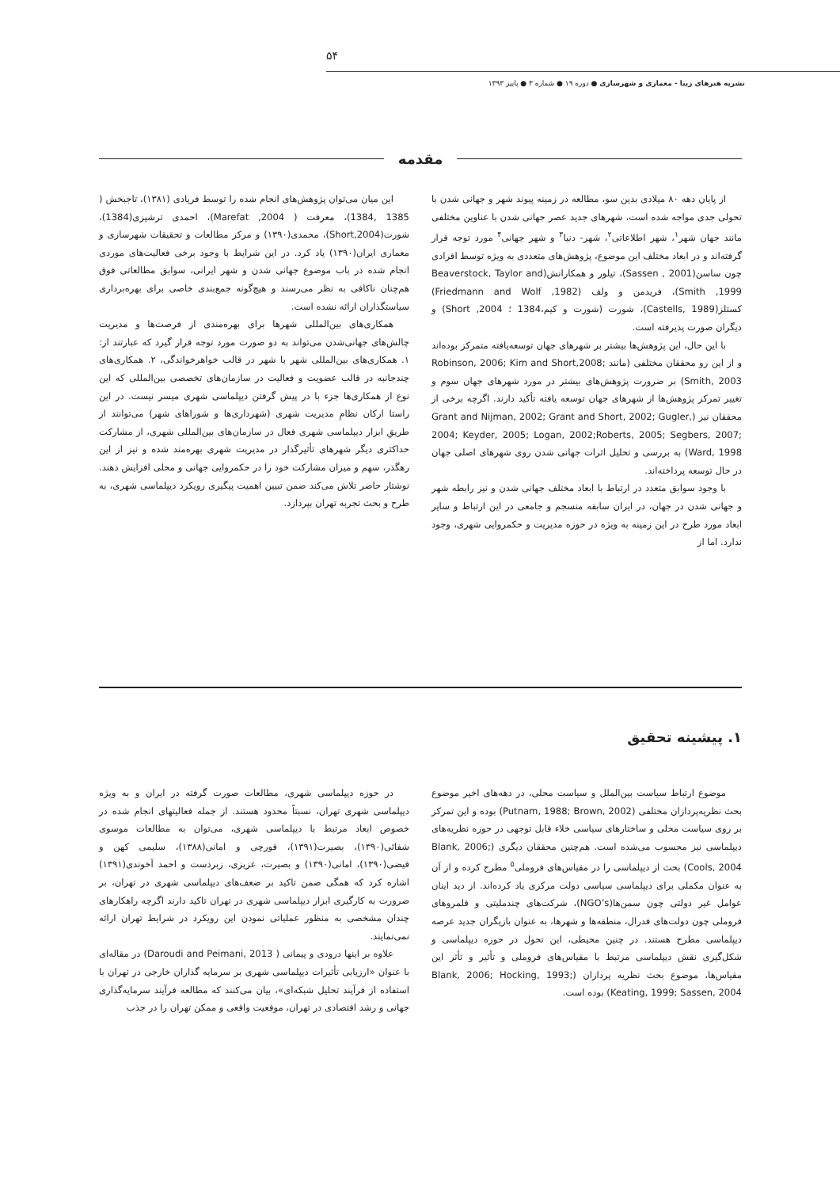۵۴
نشریه هنرهای زیبا - معماری و شهرسازی ● دوره ۱۹ ● شماره ۳ ● پاییز ۱۳۹۳
مقدمه
از پایان دهه ۸۰ میلادی بدین سو، مطالعه در زمینه پیوند شهر و جهانی شدن با تحولی جدی مواجه شده است، شهرهای جدید عصر جهانی شدن با عناوین مختلفی مانند جهان شهر<sup>۱</sup>، شهر اطلاعاتی<sup>۲</sup>، شهر- دنیا<sup>۳</sup> و شهر جهانی<sup>۴</sup> مورد توجه قرار گرفته‌اند و در ابعاد مختلف این موضوع، پژوهش‌های متعددی به ویژه توسط افرادی چون ساسن(Sassen , 2001)، تیلور و همکارانش(Beaverstock, Taylor and Smith ,1999)، فریدمن و ولف (Friedmann and Wolf ,1982) کستلز(Castells, 1989)، شورت (شورت و کیم،1384 ؛ Short ,2004) و دیگران صورت پذیرفته است.
با این حال، این پژوهش‌ها بیشتر بر شهرهای جهان توسعه‌یافته متمرکز بوده‌اند و از این رو محققان مختلفی (مانند Robinson, 2006; Kim and Short,2008; Smith, 2003) بر ضرورت پژوهش‌های بیشتر در مورد شهرهای جهان سوم و تغییر تمرکز پژوهش‌ها از شهرهای جهان توسعه یافته تأکید دارند. اگرچه برخی از محققان نیز (Grant and Nijman, 2002; Grant and Short, 2002; Gugler, 2004; Keyder, 2005; Logan, 2002;Roberts, 2005; Segbers, 2007; Ward, 1998) به بررسی و تحلیل اثرات جهانی شدن روی شهرهای اصلی جهان در حال توسعه پرداخته‌اند.
با وجود سوابق متعدد در ارتباط با ابعاد مختلف جهانی شدن و نیز رابطه شهر و جهانی شدن در جهان، در ایران سابقه منسجم و جامعی در این ارتباط و سایر ابعاد مورد طرح در این زمینه به ویژه در حوزه مدیریت و حکمروایی شهری، وجود ندارد. اما از
این میان می‌توان پژوهش‌های انجام شده را توسط فریادی (۱۳۸۱)، تاجبخش ( 1385 ,1384)، معرفت ( Marefat ,2004)، احمدی ترشیزی(1384)، شورت(Short,2004)، محمدی(۱۳۹۰) و مرکز مطالعات و تحقیقات شهرسازی و معماری ایران(۱۳۹۰) یاد کرد. در این شرایط با وجود برخی فعالیت‌های موردی انجام شده در باب موضوع جهانی شدن و شهر ایرانی، سوابق مطالعاتی فوق هم‌چنان ناکافی به نظر می‌رسند و هیچ‌گونه جمع‌بندی خاصی برای بهره‌برداری سیاستگذاران ارائه نشده است.
همکاری‌های بین‌المللی شهرها برای بهره‌مندی از فرصت‌ها و مدیریت چالش‌های جهانی‌شدن می‌تواند به دو صورت مورد توجه قرار گیرد که عبارتند از: ۱. همکاری‌های بین‌المللی شهر با شهر در قالب خواهرخواندگی، ۲. همکاری‌های چندجانبه در قالب عضویت و فعالیت در سازمان‌های تخصصی بین‌المللی که این نوع از همکاری‌ها جزء با در پیش گرفتن دیپلماسی شهری میسر نیست. در این راستا ارکان نظامِ مدیریت شهری (شهرداری‌ها و شوراهای شهر) می‌توانند از طریقِ ابزار دیپلماسی شهری فعال در سازمان‌های بین‌المللی شهری، از مشارکت حداکثری دیگر شهرهای تأثیرگذار در مدیریت شهری بهره‌مند شده و نیز از این رهگذر، سهم و میزان مشارکت خود را در حکمروایی جهانی و محلی افزایش دهند. نوشتار حاضر تلاش می‌کند ضمن تبیین اهمیت پیگیری رویکرد دیپلماسی شهری، به طرح و بحث تجربه تهران بپردازد.
۱. پیشینه تحقیق
موضوع ارتباط سیاست بین‌الملل و سیاست محلی، در دهه‌های اخیر موضوع بحث نظریه‌پردازان مختلفی (Putnam, 1988; Brown, 2002) بوده و این تمرکز بر روی سیاست محلی و ساختارهای سیاسی خلاء قابل توجهی در حوزه نظریه‌های دیپلماسی نیز محسوب می‌شده است. هم‌چنین محققان دیگری (Blank, 2006; Cools, 2004) بحث از دیپلماسی را در مقیاس‌های فروملی<sup>۵</sup> مطرح کرده و از آن به عنوان مکملی برای دیپلماسی سیاسی دولت مرکزی یاد کرده‌اند. از دید اینان عوامل غیر دولتی چون سمن‌ها(NGO’s)، شرکت‌های چندملیتی و قلمروهای فروملی چون دولت‌های فدرال، منطقه‌ها و شهرها، به عنوان بازیگران جدید عرصه دیپلماسی مطرح هستند. در چنین محیطی، این تحول در حوزه دیپلماسی و شکل‌گیری نقش دیپلماسی مرتبط با مقیاس‌های فروملی و تأثیر و تأثر این مقیاس‌ها، موضوع بحث نظریه پردازان (Blank, 2006; Hocking, 1993; Keating, 1999; Sassen, 2004) بوده است.
در حوزه دیپلماسی شهری، مطالعات صورت گرفته در ایران و به ویژه دیپلماسی شهری تهران، نسبتاً محدود هستند. از جمله فعالیتهای انجام شده در خصوص ابعاد مرتبط با دیپلماسی شهری، می‌توان به مطالعات موسوی شفائی(۱۳۹۰)، بصیرت(۱۳۹۱)، قورچی و امانی(۱۳۸۸)، سلیمی کهن و فیضی(۱۳۹۰)، امانی(۱۳۹۰) و بصیرت، عزیزی، زبردست و احمد آخوندی(۱۳۹۱) اشاره کرد که همگی ضمن تاکید بر ضعف‌های دیپلماسی شهری در تهران، بر ضرورت به کارگیری ابزار دیپلماسی شهری در تهران تاکید دارند اگرچه راهکارهای چندان مشخصی به منظور عملیاتی نمودن این رویکرد در شرایط تهران ارائه نمی‌نمایند.
علاوه بر اینها درودی و پیمانی ( Daroudi and Peimani, 2013) در مقاله‌ای با عنوان «ارزیابی تأثیرات دیپلماسی شهری بر سرمایه گذاران خارجی در تهران با استفاده از فرآیند تحلیل شبکه‌ای»، بیان می‌کنند که مطالعه فرآیند سرمایه‌گذاری جهانی و رشد اقتصادی در تهران، موقعیت واقعی و ممکن تهران را در جذب